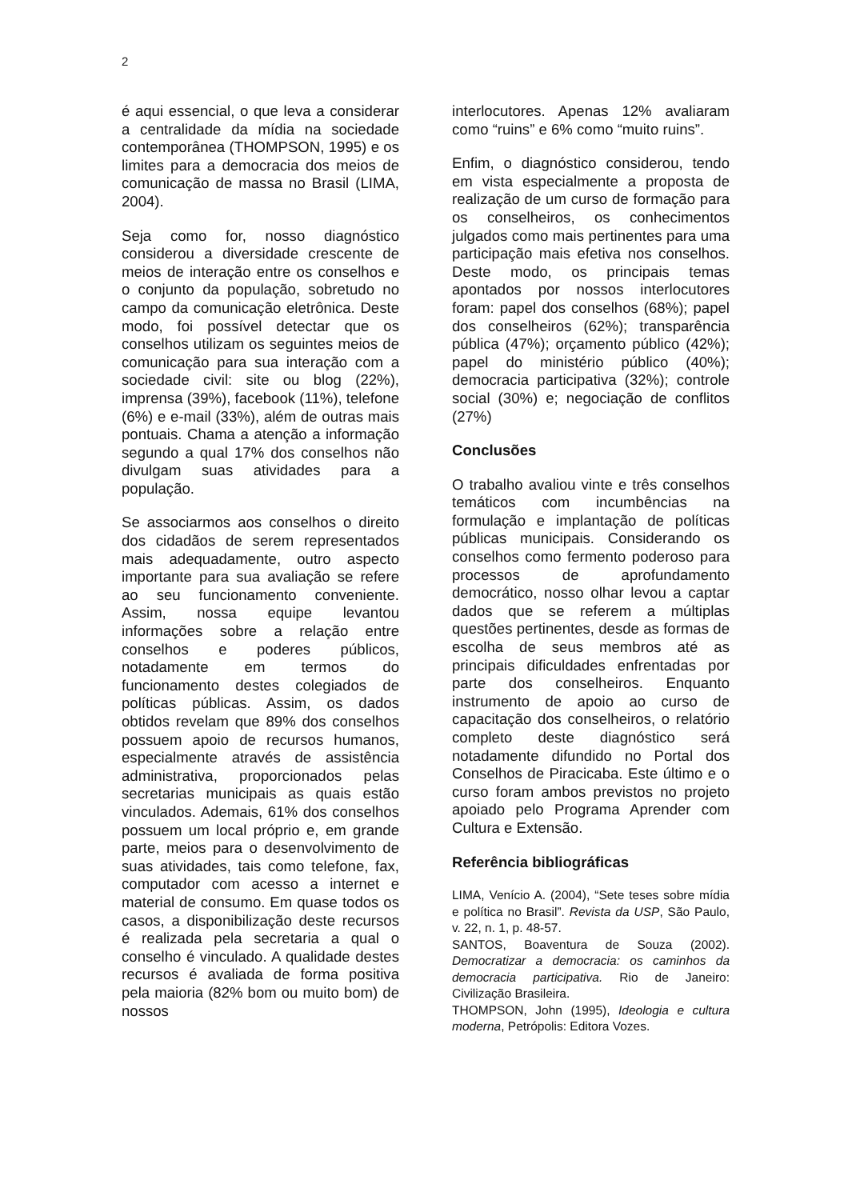2
é aqui essencial, o que leva a considerar a centralidade da mídia na sociedade contemporânea (THOMPSON, 1995) e os limites para a democracia dos meios de comunicação de massa no Brasil (LIMA, 2004).
Seja como for, nosso diagnóstico considerou a diversidade crescente de meios de interação entre os conselhos e o conjunto da população, sobretudo no campo da comunicação eletrônica. Deste modo, foi possível detectar que os conselhos utilizam os seguintes meios de comunicação para sua interação com a sociedade civil: site ou blog (22%), imprensa (39%), facebook (11%), telefone (6%) e e-mail (33%), além de outras mais pontuais. Chama a atenção a informação segundo a qual 17% dos conselhos não divulgam suas atividades para a população.
Se associarmos aos conselhos o direito dos cidadãos de serem representados mais adequadamente, outro aspecto importante para sua avaliação se refere ao seu funcionamento conveniente. Assim, nossa equipe levantou informações sobre a relação entre conselhos e poderes públicos, notadamente em termos do funcionamento destes colegiados de políticas públicas. Assim, os dados obtidos revelam que 89% dos conselhos possuem apoio de recursos humanos, especialmente através de assistência administrativa, proporcionados pelas secretarias municipais as quais estão vinculados. Ademais, 61% dos conselhos possuem um local próprio e, em grande parte, meios para o desenvolvimento de suas atividades, tais como telefone, fax, computador com acesso a internet e material de consumo. Em quase todos os casos, a disponibilização deste recursos é realizada pela secretaria a qual o conselho é vinculado. A qualidade destes recursos é avaliada de forma positiva pela maioria (82% bom ou muito bom) de nossos
interlocutores. Apenas 12% avaliaram como “ruins” e 6% como “muito ruins”.
Enfim, o diagnóstico considerou, tendo em vista especialmente a proposta de realização de um curso de formação para os conselheiros, os conhecimentos julgados como mais pertinentes para uma participação mais efetiva nos conselhos. Deste modo, os principais temas apontados por nossos interlocutores foram: papel dos conselhos (68%); papel dos conselheiros (62%); transparência pública (47%); orçamento público (42%); papel do ministério público (40%); democracia participativa (32%); controle social (30%) e; negociação de conflitos (27%)
Conclusões
O trabalho avaliou vinte e três conselhos temáticos com incumbências na formulação e implantação de políticas públicas municipais. Considerando os conselhos como fermento poderoso para processos de aprofundamento democrático, nosso olhar levou a captar dados que se referem a múltiplas questões pertinentes, desde as formas de escolha de seus membros até as principais dificuldades enfrentadas por parte dos conselheiros. Enquanto instrumento de apoio ao curso de capacitação dos conselheiros, o relatório completo deste diagnóstico será notadamente difundido no Portal dos Conselhos de Piracicaba. Este último e o curso foram ambos previstos no projeto apoiado pelo Programa Aprender com Cultura e Extensão.
Referência bibliográficas
LIMA, Venício A. (2004), “Sete teses sobre mídia e política no Brasil”. Revista da USP, São Paulo, v. 22, n. 1, p. 48-57.
SANTOS, Boaventura de Souza (2002). Democratizar a democracia: os caminhos da democracia participativa. Rio de Janeiro: Civilização Brasileira.
THOMPSON, John (1995), Ideologia e cultura moderna, Petrópolis: Editora Vozes.